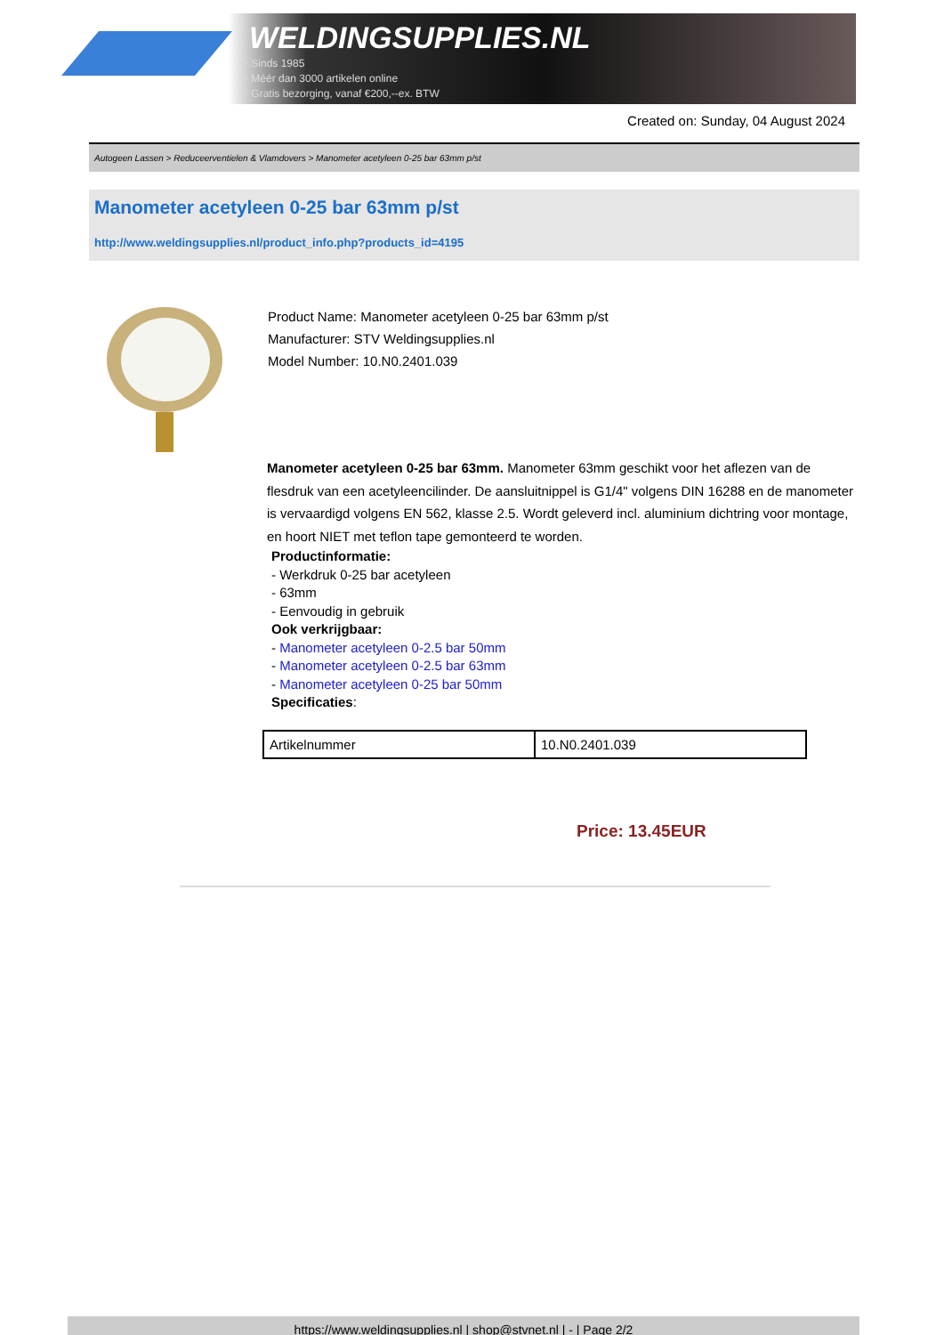WELDINGSUPPLIES.NL
- Sinds 1985
- Méér dan 3000 artikelen online
- Gratis bezorging, vanaf €200,--ex. BTW
Created on: Sunday, 04 August 2024
Autogeen Lassen > Reduceerventielen & Vlamdovers > Manometer acetyleen 0-25 bar 63mm p/st
Manometer acetyleen 0-25 bar 63mm p/st
http://www.weldingsupplies.nl/product_info.php?products_id=4195
Product Name: Manometer acetyleen 0-25 bar 63mm p/st
Manufacturer: STV Weldingsupplies.nl
Model Number: 10.N0.2401.039
Manometer acetyleen 0-25 bar 63mm. Manometer 63mm geschikt voor het aflezen van de flesdruk van een acetyleencilinder. De aansluitnippel is G1/4" volgens DIN 16288 en de manometer is vervaardigd volgens EN 562, klasse 2.5. Wordt geleverd incl. aluminium dichtring voor montage, en hoort NIET met teflon tape gemonteerd te worden.
Productinformatie:
- Werkdruk 0-25 bar acetyleen
- 63mm
- Eenvoudig in gebruik
Ook verkrijgbaar:
- Manometer acetyleen 0-2.5 bar 50mm
- Manometer acetyleen 0-2.5 bar 63mm
- Manometer acetyleen 0-25 bar 50mm
Specificaties:
| Artikelnummer | 10.N0.2401.039 |
Price: 13.45EUR
https://www.weldingsupplies.nl | shop@stvnet.nl | - | Page 2/2